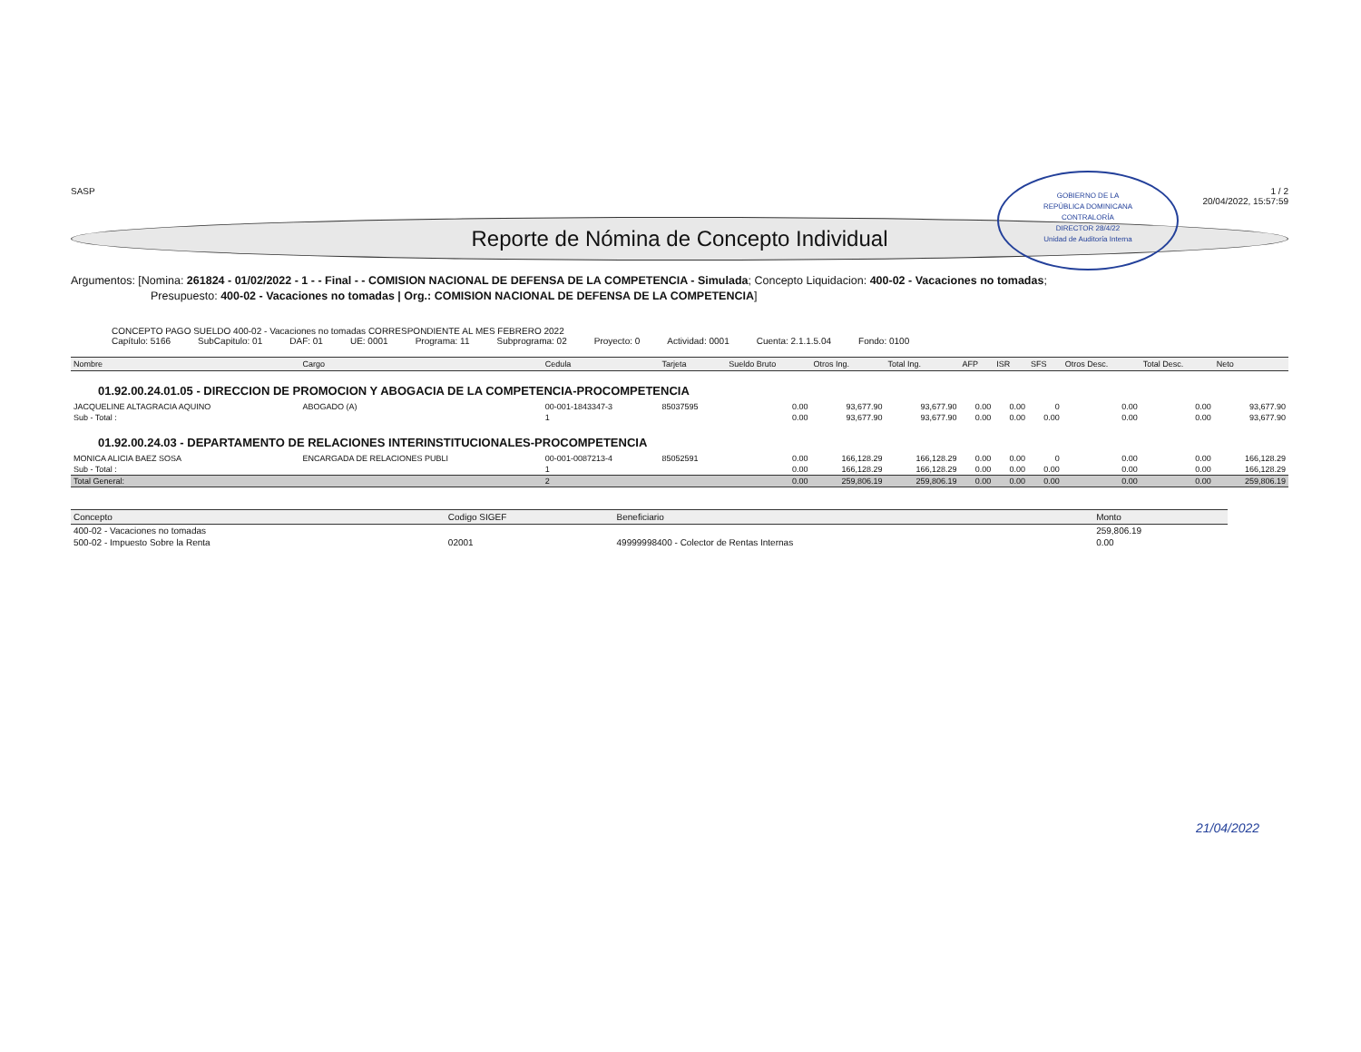SASP 1 / 2
20/04/2022, 15:57:59
Reporte de Nómina de Concepto Individual
GOBIERNO DE LA
REPÚBLICA DOMINICANA
CONTRALORÍA
DIRECTOR 28/4/22
Unidad de Auditoría Interna
Argumentos: [Nomina: 261824 - 01/02/2022 - 1 - - Final - - COMISION NACIONAL DE DEFENSA DE LA COMPETENCIA - Simulada; Concepto Liquidacion: 400-02 - Vacaciones no tomadas;
Presupuesto: 400-02 - Vacaciones no tomadas | Org.: COMISION NACIONAL DE DEFENSA DE LA COMPETENCIA]
CONCEPTO PAGO SUELDO 400-02 - Vacaciones no tomadas CORRESPONDIENTE AL MES FEBRERO 2022
Capítulo: 5166 SubCapitulo: 01 DAF: 01 UE: 0001 Programa: 11 Subprograma: 02 Proyecto: 0 Actividad: 0001 Cuenta: 2.1.1.5.04 Fondo: 0100
| Nombre | Cargo | Cedula | Tarjeta | Sueldo Bruto | Otros Ing. | Total Ing. | AFP | ISR | SFS | Otros Desc. | Total Desc. | Neto |
| --- | --- | --- | --- | --- | --- | --- | --- | --- | --- | --- | --- | --- |
| 01.92.00.24.01.05 - DIRECCION DE PROMOCION Y ABOGACIA DE LA COMPETENCIA-PROCOMPETENCIA | | | | | | | | | | | | |
| JACQUELINE ALTAGRACIA AQUINO | ABOGADO (A) | 00-001-1843347-3 | 85037595 | 0.00 | 93,677.90 | 93,677.90 | 0.00 | 0.00 | 0 | 0.00 | 0.00 | 93,677.90 |
| Sub - Total : | | 1 | | 0.00 | 93,677.90 | 93,677.90 | 0.00 | 0.00 | 0.00 | 0.00 | 0.00 | 93,677.90 |
| 01.92.00.24.03 - DEPARTAMENTO DE RELACIONES INTERINSTITUCIONALES-PROCOMPETENCIA | | | | | | | | | | | | |
| MONICA ALICIA BAEZ SOSA | ENCARGADA DE RELACIONES PUBLI | 00-001-0087213-4 | 85052591 | 0.00 | 166,128.29 | 166,128.29 | 0.00 | 0.00 | 0 | 0.00 | 0.00 | 166,128.29 |
| Sub - Total : | | 1 | | 0.00 | 166,128.29 | 166,128.29 | 0.00 | 0.00 | 0.00 | 0.00 | 0.00 | 166,128.29 |
| Total General: | | 2 | | 0.00 | 259,806.19 | 259,806.19 | 0.00 | 0.00 | 0.00 | 0.00 | 0.00 | 259,806.19 |
| Concepto | Codigo SIGEF | Beneficiario | Monto |
| --- | --- | --- | --- |
| 400-02 - Vacaciones no tomadas | | | 259,806.19 |
| 500-02 - Impuesto Sobre la Renta | 02001 | 49999998400 - Colector de Rentas Internas | 0.00 |
21/04/2022